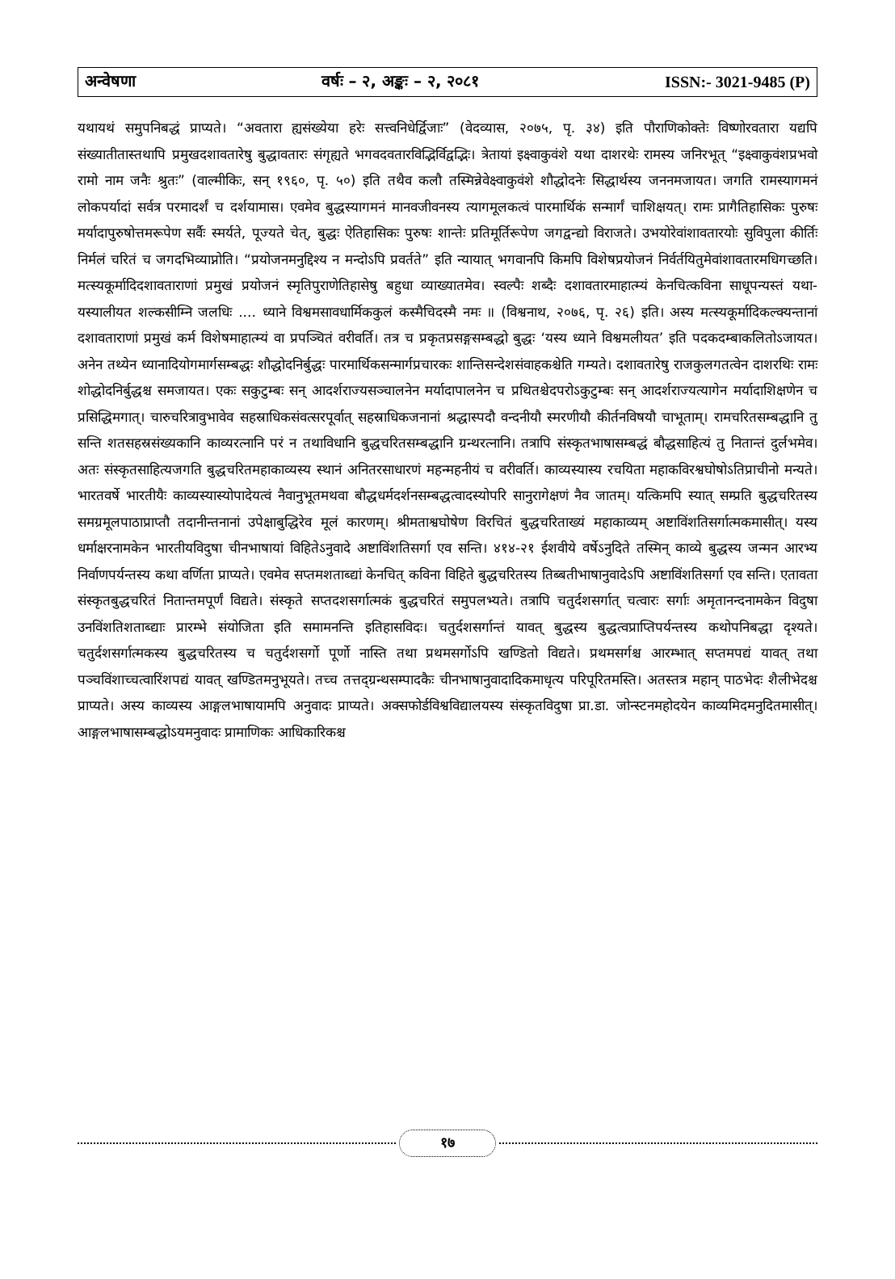अन्वेषणा वर्षः – २, अङ्कः – २, २०८१ ISSN:- 3021-9485 (P)
यथायथं समुपनिबद्धं प्राप्यते। “अवतारा ह्यसंख्येया हरेः सत्त्वनिधेर्द्विजाः” (वेदव्यास, २०७५, पृ. ३४) इति पौराणिकोक्तेः विष्णोरवतारा यद्यपि संख्यातीतास्तथापि प्रमुखदशावतारेषु बुद्धावतारः संगृह्यते भगवदवतारविद्भिर्विद्वद्भिः। त्रेतायां इक्ष्वाकुवंशे यथा दाशरथेः रामस्य जनिरभूत् “इक्ष्वाकुवंशप्रभवो रामो नाम जनैः श्रुतः” (वाल्मीकिः, सन् १९६०, पृ. ५०) इति तथैव कलौ तस्मिन्नेवेक्ष्वाकुवंशे शौद्धोदनेः सिद्धार्थस्य जननमजायत। जगति रामस्यागमनं लोकपर्यादां सर्वत्र परमादर्शं च दर्शयामास। एवमेव बुद्धस्यागमनं मानवजीवनस्य त्यागमूलकत्वं पारमार्थिकं सन्मार्गं चाशिक्षयत्। रामः प्रागैतिहासिकः पुरुषः मर्यादापुरुषोत्तमरूपेण सर्वैः स्मर्यते, पूज्यते चेत्, बुद्धः ऐतिहासिकः पुरुषः शान्तेः प्रतिमूर्तिरूपेण जगद्वन्द्यो विराजते। उभयोरेवांशावतारयोः सुविपुला कीर्तिः निर्मलं चरितं च जगदभिव्याप्नोति। “प्रयोजनमनुद्दिश्य न मन्दोऽपि प्रवर्तते” इति न्यायात् भगवानपि किमपि विशेषप्रयोजनं निर्वर्तयितुमेवांशावतारमधिगच्छति। मत्स्यकूर्मादिदशावताराणां प्रमुखं प्रयोजनं स्मृतिपुराणेतिहासेषु बहुधा व्याख्यातमेव। स्वल्पैः शब्दैः दशावतारमाहात्म्यं केनचित्कविना साधूपन्यस्तं यथा- यस्यालीयत शल्कसीम्नि जलधिः .... ध्याने विश्वमसावधार्मिककुलं कस्मैचिदस्मै नमः ॥ (विश्वनाथ, २०७६, पृ. २६) इति। अस्य मत्स्यकूर्मादिकल्क्यन्तानां दशावताराणां प्रमुखं कर्म विशेषमाहात्म्यं वा प्रपञ्चितं वरीवर्ति। तत्र च प्रकृतप्रसङ्गसम्बद्धो बुद्धः ‘यस्य ध्याने विश्वमलीयत’ इति पदकदम्बाकलितोऽजायत। अनेन तथ्येन ध्यानादियोगमार्गसम्बद्धः शौद्धोदनिर्बुद्धः पारमार्थिकसन्मार्गप्रचारकः शान्तिसन्देशसंवाहकश्चेति गम्यते। दशावतारेषु राजकुलगतत्वेन दाशरथिः रामः शोद्धोदनिर्बुद्धश्च समजायत। एकः सकुटुम्बः सन् आदर्शराज्यसञ्चालनेन मर्यादापालनेन च प्रथितश्चेदपरोऽकुटुम्बः सन् आदर्शराज्यत्यागेन मर्यादाशिक्षणेन च प्रसिद्धिमगात्। चारुचरित्रावुभावेव सहस्राधिकसंवत्सरपूर्वात् सहस्राधिकजनानां श्रद्धास्पदौ वन्दनीयौ स्मरणीयौ कीर्तनविषयौ चाभूताम्। रामचरितसम्बद्धानि तु सन्ति शतसहस्रसंख्यकानि काव्यरत्नानि परं न तथाविधानि बुद्धचरितसम्बद्धानि ग्रन्थरत्नानि। तत्रापि संस्कृतभाषासम्बद्धं बौद्धसाहित्यं तु नितान्तं दुर्लभमेव। अतः संस्कृतसाहित्यजगति बुद्धचरितमहाकाव्यस्य स्थानं अनितरसाधारणं महन्महनीयं च वरीवर्ति। काव्यस्यास्य रचयिता महाकविरश्वघोषोऽतिप्राचीनो मन्यते। भारतवर्षे भारतीयैः काव्यस्यास्योपादेयत्वं नैवानुभूतमथवा बौद्धधर्मदर्शनसम्बद्धत्वादस्योपरि सानुरागेक्षणं नैव जातम्। यत्किमपि स्यात् सम्प्रति बुद्धचरितस्य समग्रमूलपाठाप्राप्तौ तदानीन्तनानां उपेक्षाबुद्धिरेव मूलं कारणम्। श्रीमताश्वघोषेण विरचितं बुद्धचरिताख्यं महाकाव्यम् अष्टाविंशतिसर्गात्मकमासीत्। यस्य धर्माक्षरनामकेन भारतीयविदुषा चीनभाषायां विहितेऽनुवादे अष्टाविंशतिसर्गा एव सन्ति। ४१४-२१ ईशवीये वर्षेऽनुदिते तस्मिन् काव्ये बुद्धस्य जन्मन आरभ्य निर्वाणपर्यन्तस्य कथा वर्णिता प्राप्यते। एवमेव सप्तमशताब्द्यां केनचित् कविना विहिते बुद्धचरितस्य तिब्बतीभाषानुवादेऽपि अष्टाविंशतिसर्गा एव सन्ति। एतावता संस्कृतबुद्धचरितं नितान्तमपूर्णं विद्यते। संस्कृते सप्तदशसर्गात्मकं बुद्धचरितं समुपलभ्यते। तत्रापि चतुर्दशसर्गात् चत्वारः सर्गाः अमृतानन्दनामकेन विदुषा उनविंशतिशताब्द्याः प्रारम्भे संयोजिता इति समामनन्ति इतिहासविदः। चतुर्दशसर्गान्तं यावत् बुद्धस्य बुद्धत्वप्राप्तिपर्यन्तस्य कथोपनिबद्धा दृश्यते। चतुर्दशसर्गात्मकस्य बुद्धचरितस्य च चतुर्दशसर्गो पूर्णो नास्ति तथा प्रथमसर्गोऽपि खण्डितो विद्यते। प्रथमसर्गश्च आरम्भात् सप्तमपद्यं यावत् तथा पञ्चविंशाच्चत्वारिंशपद्यं यावत् खण्डितमनुभूयते। तच्च तत्तद्ग्रन्थसम्पादकैः चीनभाषानुवादादिकमाधृत्य परिपूरितमस्ति। अतस्तत्र महान् पाठभेदः शैलीभेदश्च प्राप्यते। अस्य काव्यस्य आङ्गलभाषायामपि अनुवादः प्राप्यते। अक्सफोर्डविश्वविद्यालयस्य संस्कृतविदुषा प्रा.डा. जोन्स्टनमहोदयेन काव्यमिदमनुदितमासीत्। आङ्गलभाषासम्बद्धोऽयमनुवादः प्रामाणिकः आधिकारिकश्च
१७